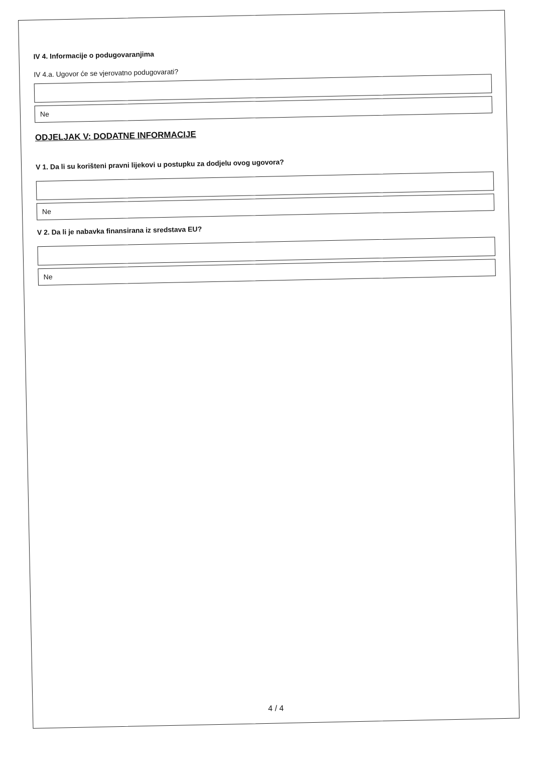IV 4. Informacije o podugovaranjima
IV 4.a. Ugovor će se vjerovatno podugovarati?
Ne
ODJELJAK V: DODATNE INFORMACIJE
V 1. Da li su korišteni pravni lijekovi u postupku za dodjelu ovog ugovora?
Ne
V 2. Da li je nabavka finansirana iz sredstava EU?
Ne
4 / 4